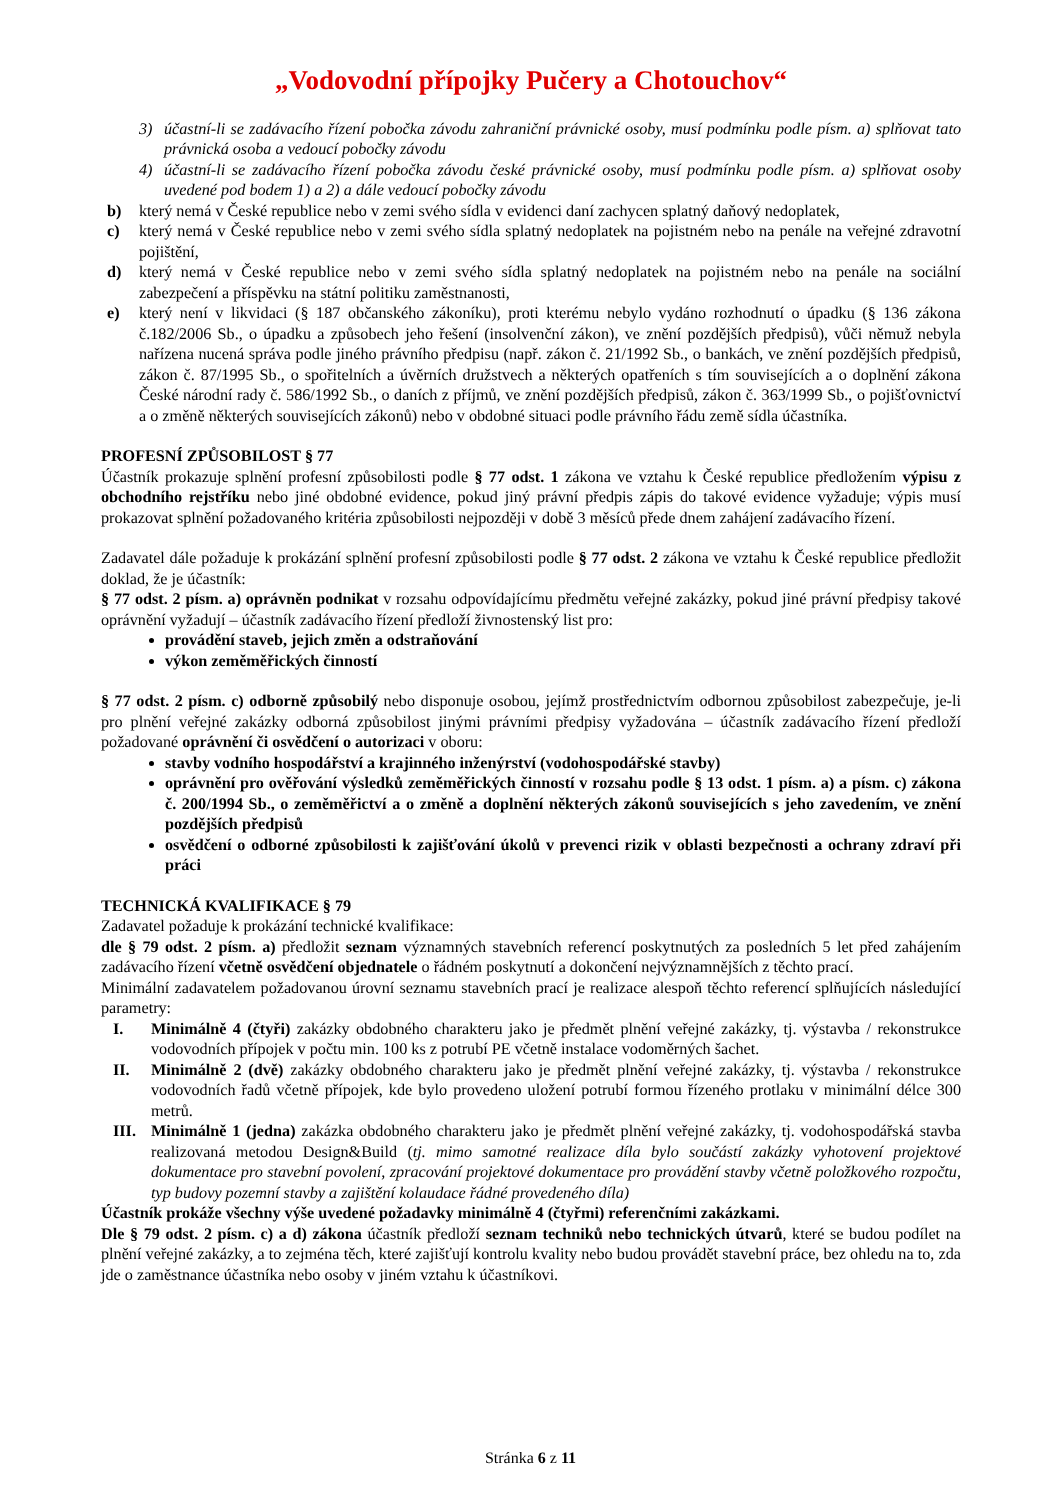„Vodovodní přípojky Pučery a Chotouchov“
3) účastní-li se zadávacího řízení pobočka závodu zahraniční právnické osoby, musí podmínku podle písm. a) splňovat tato právnická osoba a vedoucí pobočky závodu
4) účastní-li se zadávacího řízení pobočka závodu české právnické osoby, musí podmínku podle písm. a) splňovat osoby uvedené pod bodem 1) a 2) a dále vedoucí pobočky závodu
b) který nemá v České republice nebo v zemi svého sídla v evidenci daní zachycen splatný daňový nedoplatek,
c) který nemá v České republice nebo v zemi svého sídla splatný nedoplatek na pojistném nebo na penále na veřejné zdravotní pojištění,
d) který nemá v České republice nebo v zemi svého sídla splatný nedoplatek na pojistném nebo na penále na sociální zabezpečení a příspěvku na státní politiku zaměstnanosti,
e) který není v likvidaci (§ 187 občanského zákoníku), proti kterému nebylo vydáno rozhodnutí o úpadku (§ 136 zákona č.182/2006 Sb., o úpadku a způsobech jeho řešení (insolvenční zákon), ve znění pozdějších předpisů), vůči němuž nebyla nařízena nucená správa podle jiného právního předpisu (např. zákon č. 21/1992 Sb., o bankách, ve znění pozdějších předpisů, zákon č. 87/1995 Sb., o spořitelních a úvěrních družstvech a některých opatřeních s tím souvisejících a o doplnění zákona České národní rady č. 586/1992 Sb., o daních z příjmů, ve znění pozdějších předpisů, zákon č. 363/1999 Sb., o pojišťovnictví a o změně některých souvisejících zákonů) nebo v obdobné situaci podle právního řádu země sídla účastníka.
PROFESNÍ ZPŮSOBILOST § 77
Účastník prokazuje splnění profesní způsobilosti podle § 77 odst. 1 zákona ve vztahu k České republice předložením výpisu z obchodního rejstříku nebo jiné obdobné evidence, pokud jiný právní předpis zápis do takové evidence vyžaduje; výpis musí prokazovat splnění požadovaného kritéria způsobilosti nejpozději v době 3 měsíců přede dnem zahájení zadávacího řízení.
Zadavatel dále požaduje k prokázání splnění profesní způsobilosti podle § 77 odst. 2 zákona ve vztahu k České republice předložit doklad, že je účastník:
§ 77 odst. 2 písm. a) oprávněn podnikat v rozsahu odpovídajícímu předmětu veřejné zakázky, pokud jiné právní předpisy takové oprávnění vyžadují – účastník zadávacího řízení předloží živnostenský list pro:
provádění staveb, jejich změn a odstraňování
výkon zeměměřických činností
§ 77 odst. 2 písm. c) odborně způsobilý nebo disponuje osobou, jejímž prostřednictvím odbornou způsobilost zabezpečuje, je-li pro plnění veřejné zakázky odborná způsobilost jinými právními předpisy vyžadována – účastník zadávacího řízení předloží požadované oprávnění či osvědčení o autorizaci v oboru:
stavby vodního hospodářství a krajinného inženýrství (vodohospodářské stavby)
oprávnění pro ověřování výsledků zeměměřických činností v rozsahu podle § 13 odst. 1 písm. a) a písm. c) zákona č. 200/1994 Sb., o zeměměřictví a o změně a doplnění některých zákonů souvisejících s jeho zavedením, ve znění pozdějších předpisů
osvědčení o odborné způsobilosti k zajišťování úkolů v prevenci rizik v oblasti bezpečnosti a ochrany zdraví při práci
TECHNICKÁ KVALIFIKACE § 79
Zadavatel požaduje k prokázání technické kvalifikace:
dle § 79 odst. 2 písm. a) předložit seznam významných stavebních referencí poskytnutých za posledních 5 let před zahájením zadávacího řízení včetně osvědčení objednatele o řádném poskytnutí a dokončení nejvýznamnějších z těchto prací.
Minimální zadavatelem požadovanou úrovní seznamu stavebních prací je realizace alespoň těchto referencí splňujících následující parametry:
I. Minimálně 4 (čtyři) zakázky obdobného charakteru jako je předmět plnění veřejné zakázky, tj. výstavba / rekonstrukce vodovodních přípojek v počtu min. 100 ks z potrubí PE včetně instalace vodoměrných šachet.
II. Minimálně 2 (dvě) zakázky obdobného charakteru jako je předmět plnění veřejné zakázky, tj. výstavba / rekonstrukce vodovodních řadů včetně přípojek, kde bylo provedeno uložení potrubí formou řízeného protlaku v minimální délce 300 metrů.
III. Minimálně 1 (jedna) zakázka obdobného charakteru jako je předmět plnění veřejné zakázky, tj. vodohospodářská stavba realizovaná metodou Design&Build (tj. mimo samotné realizace díla bylo součástí zakázky vyhotovení projektové dokumentace pro stavební povolení, zpracování projektové dokumentace pro provádění stavby včetně položkového rozpočtu, typ budovy pozemní stavby a zajištění kolaudace řádné provedeného díla)
Účastník prokáže všechny výše uvedené požadavky minimálně 4 (čtyřmi) referenčními zakázkami.
Dle § 79 odst. 2 písm. c) a d) zákona účastník předloží seznam techniků nebo technických útvarů, které se budou podílet na plnění veřejné zakázky, a to zejména těch, které zajišťují kontrolu kvality nebo budou provádět stavební práce, bez ohledu na to, zda jde o zaměstnance účastníka nebo osoby v jiném vztahu k účastníkovi.
Stránka 6 z 11